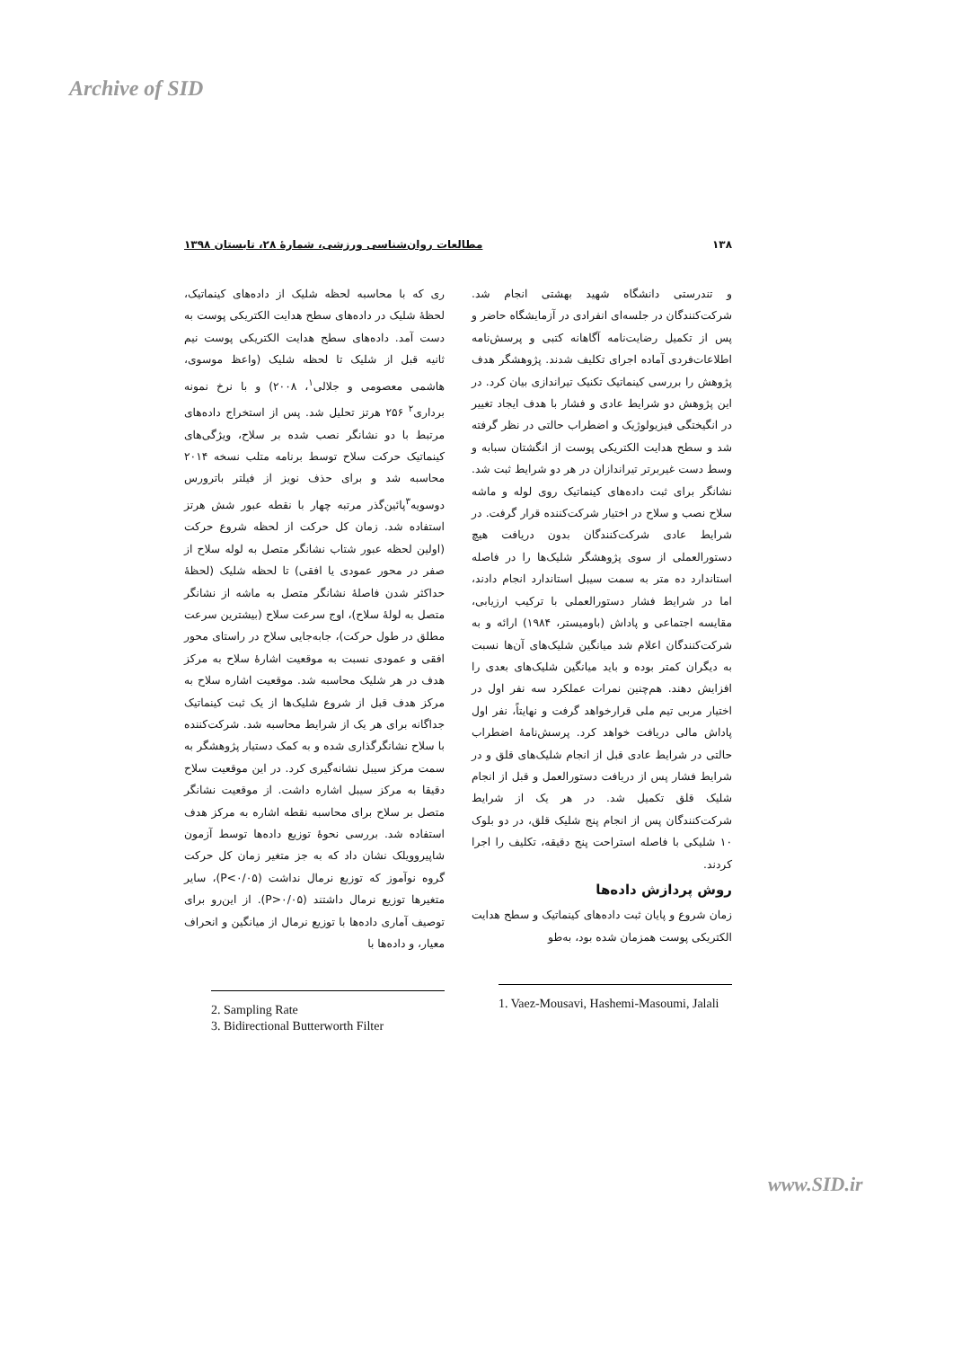Archive of SID
۱۳۸ مطالعات روان‌شناسی ورزشی، شمارهٔ ۲۸، تابستان ۱۳۹۸
و تندرستی دانشگاه شهید بهشتی انجام شد. شرکت‌کنندگان در جلسه‌ای انفرادی در آزمایشگاه حاضر و پس از تکمیل رضایت‌نامه آگاهانه کتبی و پرسش‌نامه اطلاعات‌فردی آماده اجرای تکلیف شدند. پژوهشگر هدف پژوهش را بررسی کینماتیک تکنیک تیراندازی بیان کرد. در این پژوهش دو شرایط عادی و فشار با هدف ایجاد تغییر در انگیختگی فیزیولوژیک و اضطراب حالتی در نظر گرفته شد و سطح هدایت الکتریکی پوست از انگشتان سبابه و وسط دست غیربرتر تیراندازان در هر دو شرایط ثبت شد. نشانگر برای ثبت داده‌های کینماتیک روی لوله و ماشه سلاح نصب و سلاح در اختیار شرکت‌کننده قرار گرفت. در شرایط عادی شرکت‌کنندگان بدون دریافت هیچ دستورالعملی از سوی پژوهشگر شلیک‌ها را در فاصله استاندارد ده متر به سمت سیبل استاندارد انجام دادند، اما در شرایط فشار دستورالعملی با ترکیب ارزیابی، مقایسه اجتماعی و پاداش (باومیستر، ۱۹۸۴) ارائه و به شرکت‌کنندگان اعلام شد میانگین شلیک‌های آن‌ها نسبت به دیگران کمتر بوده و باید میانگین شلیک‌های بعدی را افزایش دهند. هم‌چنین نمرات عملکرد سه نفر اول در اختیار مربی تیم ملی قرارخواهد گرفت و نهایتاً، نفر اول پاداش مالی دریافت خواهد کرد. پرسش‌نامهٔ اضطراب حالتی در شرایط عادی قبل از انجام شلیک‌های قلق و در شرایط فشار پس از دریافت دستورالعمل و قبل از انجام شلیک قلق تکمیل شد. در هر یک از شرایط شرکت‌کنندگان پس از انجام پنج شلیک قلق، در دو بلوک ۱۰ شلیکی با فاصله استراحت پنج دقیقه، تکلیف را اجرا کردند.
روش پردازش داده‌ها
زمان شروع و پایان ثبت داده‌های کینماتیک و سطح هدایت الکتریکی پوست همزمان شده بود، به‌طو
1. Vaez-Mousavi, Hashemi-Masoumi, Jalali
ری که با محاسبه لحظه شلیک از داده‌های کینماتیک، لحظهٔ شلیک در داده‌های سطح هدایت الکتریکی پوست به دست آمد. داده‌های سطح هدایت الکتریکی پوست نیم ثانیه قبل از شلیک تا لحظه شلیک (واعظ موسوی، هاشمی معصومی و جلالی<sup>۱</sup>، ۲۰۰۸) و با نرخ نمونه برداری<sup>۲</sup> ۲۵۶ هرتز تحلیل شد. پس از استخراج داده‌های مرتبط با دو نشانگر نصب شده بر سلاح، ویژگی‌های کینماتیک حرکت سلاح توسط برنامه متلب نسخه ۲۰۱۴ محاسبه شد و برای حذف نویز از فیلتر باترورس دوسویه<sup>۳</sup>پائین‌گذر مرتبه چهار با نقطه عبور شش هرتز استفاده شد. زمان کل حرکت از لحظه شروع حرکت (اولین لحظه عبور شتاب نشانگر متصل به لوله سلاح از صفر در محور عمودی یا افقی) تا لحظه شلیک (لحظهٔ حداکثر شدن فاصلهٔ نشانگر متصل به ماشه از نشانگر متصل به لولهٔ سلاح)، اوج سرعت سلاح (بیشترین سرعت مطلق در طول حرکت)، جابه‌جایی سلاح در راستای محور افقی و عمودی نسبت به موقعیت اشارهٔ سلاح به مرکز هدف در هر شلیک محاسبه شد. موقعیت اشاره سلاح به مرکز هدف قبل از شروع شلیک‌ها از یک ثبت کینماتیک جداگانه برای هر یک از شرایط محاسبه شد. شرکت‌کننده با سلاح نشانگرگذاری شده و به کمک دستیار پژوهشگر به سمت مرکز سیبل نشانه‌گیری کرد. در این موقعیت سلاح دقیقا به مرکز سیبل اشاره داشت. از موقعیت نشانگر متصل بر سلاح برای محاسبه نقطه اشاره به مرکز هدف استفاده شد. بررسی نحوهٔ توزیع داده‌ها توسط آزمون شاپیروویلک نشان داد که به جز متغیر زمان کل حرکت گروه نوآموز که توزیع نرمال نداشت (P<۰/۰۵)، سایر متغیرها توزیع نرمال داشتند (P>۰/۰۵). از این‌رو برای توصیف آماری داده‌ها با توزیع نرمال از میانگین و انحراف معیار، و داده‌ها با
2. Sampling Rate
3. Bidirectional Butterworth Filter
www.SID.ir